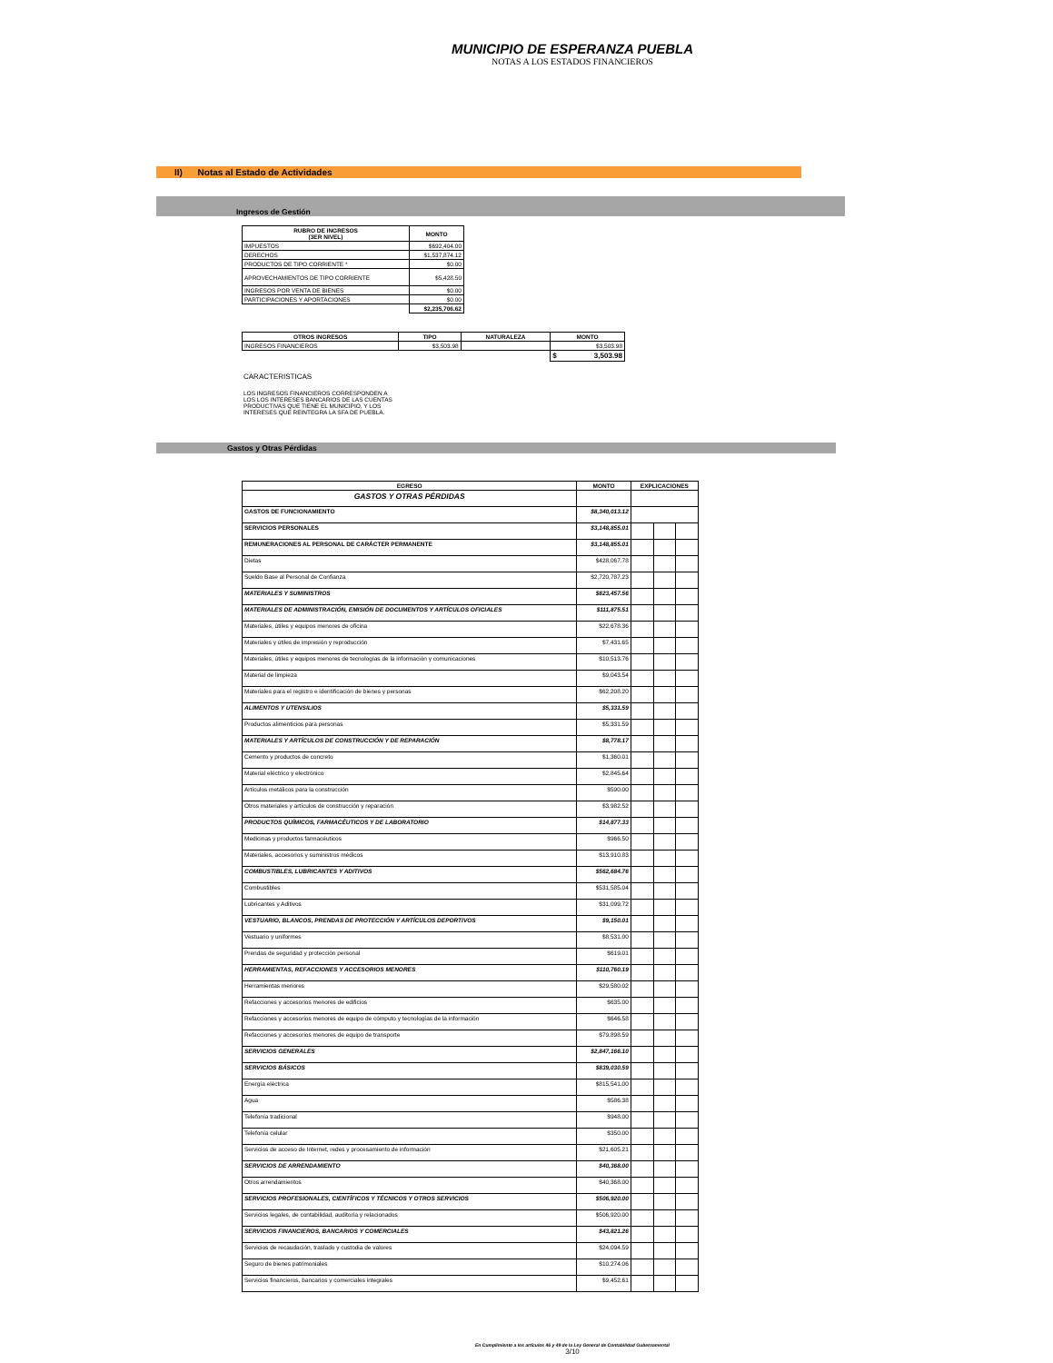MUNICIPIO DE ESPERANZA PUEBLA
NOTAS A LOS ESTADOS FINANCIEROS
II) Notas al Estado de Actividades
Ingresos de Gestión
| RUBRO DE INGRESOS (3ER NIVEL) | MONTO |
| --- | --- |
| IMPUESTOS | $692,404.00 |
| DERECHOS | $1,537,874.12 |
| PRODUCTOS DE TIPO CORRIENTE * | $0.00 |
| APROVECHAMIENTOS DE TIPO CORRIENTE | $5,428.50 |
| INGRESOS POR VENTA DE BIENES | $0.00 |
| PARTICIPACIONES Y APORTACIONES | $0.00 |
| | $2,235,706.62 |
| OTROS INGRESOS | TIPO | NATURALEZA | MONTO |
| --- | --- | --- | --- |
| INGRESOS FINANCIEROS | $3,503.98 | | $3,503.98 |
| | | | $ 3,503.98 |
CARACTERISTICAS
LOS INGRESOS FINANCIEROS CORRESPONDEN A LOS LOS INTERESES BANCARIOS DE LAS CUENTAS PRODUCTIVAS QUE TIENE EL MUNICIPIO, Y LOS INTERESES QUE REINTEGRA LA SFA DE PUEBLA.
Gastos y Otras Pérdidas
| EGRESO | MONTO | EXPLICACIONES | | |
| --- | --- | --- | --- | --- |
| GASTOS Y OTRAS PÉRDIDAS | | | | |
| GASTOS DE FUNCIONAMIENTO | $8,340,013.12 | | | |
| SERVICIOS PERSONALES | $3,148,855.01 | | | |
| REMUNERACIONES AL PERSONAL DE CARÁCTER PERMANENTE | $3,148,855.01 | | | |
| Dietas | $428,067.78 | | | |
| Sueldo Base al Personal de Confianza | $2,720,787.23 | | | |
| MATERIALES Y SUMINISTROS | $823,457.56 | | | |
| MATERIALES DE ADMINISTRACIÓN, EMISIÓN DE DOCUMENTOS Y ARTÍCULOS OFICIALES | $111,875.51 | | | |
| Materiales, útiles y equipos menores de oficina | $22,678.36 | | | |
| Materiales y útiles de impresión y reproducción | $7,431.65 | | | |
| Materiales, útiles y equipos menores de tecnologías de la información y comunicaciones | $10,513.76 | | | |
| Material de limpieza | $9,043.54 | | | |
| Materiales para el registro e identificación de bienes y personas | $62,208.20 | | | |
| ALIMENTOS Y UTENSILIOS | $5,331.59 | | | |
| Productos alimenticios para personas | $5,331.59 | | | |
| MATERIALES Y ARTÍCULOS DE CONSTRUCCIÓN Y DE REPARACIÓN | $8,778.17 | | | |
| Cemento y productos de concreto | $1,360.01 | | | |
| Material eléctrico y electrónico | $2,845.64 | | | |
| Artículos metálicos para la construcción | $590.00 | | | |
| Otros materiales y artículos de construcción y reparación | $3,982.52 | | | |
| PRODUCTOS QUÍMICOS, FARMACÉUTICOS Y DE LABORATORIO | $14,877.33 | | | |
| Medicinas y productos farmacéuticos | $966.50 | | | |
| Materiales, accesorios y suministros médicos | $13,910.83 | | | |
| COMBUSTIBLES, LUBRICANTES Y ADITIVOS | $562,684.76 | | | |
| Combustibles | $531,585.04 | | | |
| Lubricantes y Aditivos | $31,099.72 | | | |
| VESTUARIO, BLANCOS, PRENDAS DE PROTECCIÓN Y ARTÍCULOS DEPORTIVOS | $9,150.01 | | | |
| Vestuario y uniformes | $8,531.00 | | | |
| Prendas de seguridad y protección personal | $619.01 | | | |
| HERRAMIENTAS, REFACCIONES Y ACCESORIOS MENORES | $110,760.19 | | | |
| Herramientas menores | $29,580.02 | | | |
| Refacciones y accesorios menores de edificios | $635.00 | | | |
| Refacciones y accesorios menores de equipo de cómputo y tecnologías de la información | $646.58 | | | |
| Refacciones y accesorios menores de equipo de transporte | $79,898.59 | | | |
| SERVICIOS GENERALES | $2,847,166.10 | | | |
| SERVICIOS BÁSICOS | $839,030.59 | | | |
| Energía eléctrica | $815,541.00 | | | |
| Agua | $586.38 | | | |
| Telefonía tradicional | $948.00 | | | |
| Telefonía celular | $350.00 | | | |
| Servicios de acceso de Internet, redes y procesamiento de información | $21,605.21 | | | |
| SERVICIOS DE ARRENDAMIENTO | $40,368.00 | | | |
| Otros arrendamientos | $40,368.00 | | | |
| SERVICIOS PROFESIONALES, CIENTÍFICOS Y TÉCNICOS Y OTROS SERVICIOS | $506,920.00 | | | |
| Servicios legales, de contabilidad, auditoría y relacionados | $506,920.00 | | | |
| SERVICIOS FINANCIEROS, BANCARIOS Y COMERCIALES | $43,821.26 | | | |
| Servicios de recaudación, traslado y custodia de valores | $24,094.59 | | | |
| Seguro de bienes patrimoniales | $10,274.06 | | | |
| Servicios financieros, bancarios y comerciales integrales | $9,452.61 | | | |
En Cumplimiento a los artículos 46 y 49 de la Ley General de Contabilidad Gubernamental
3/10